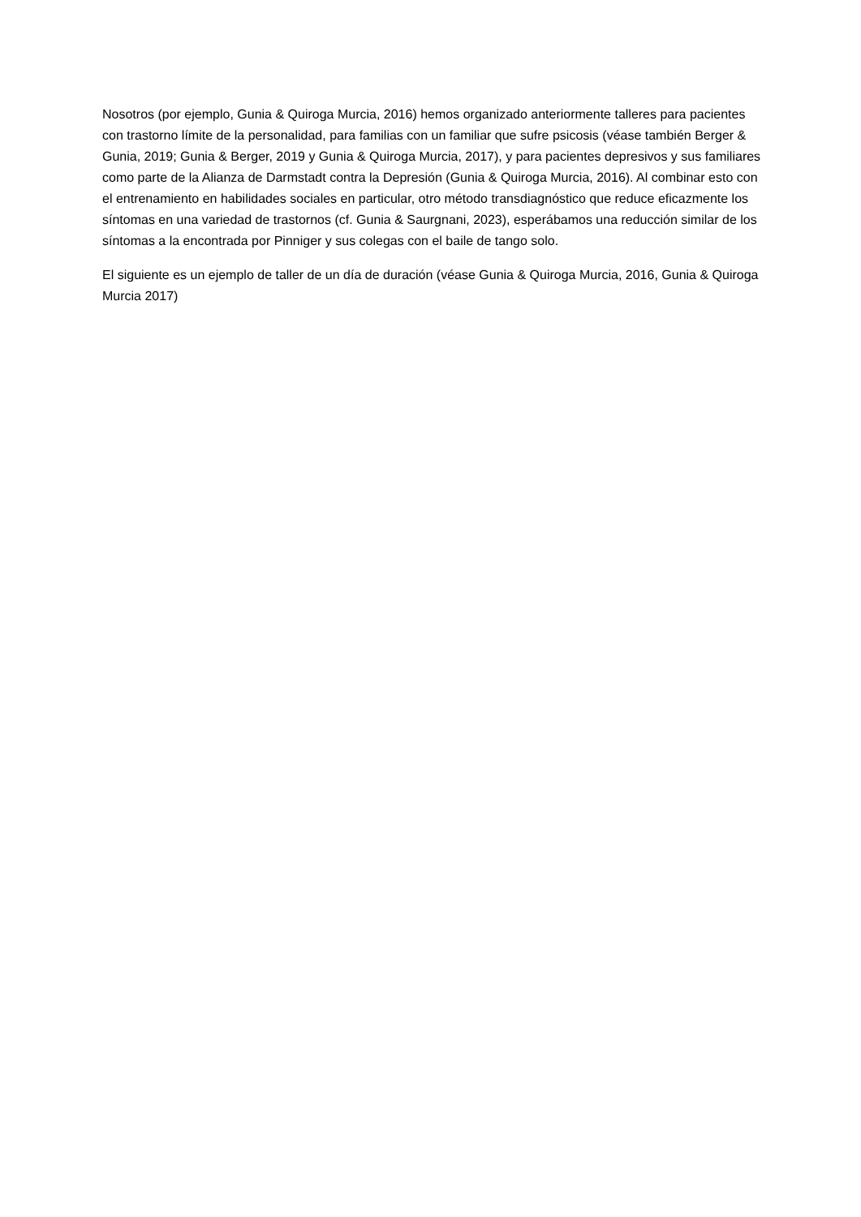Nosotros (por ejemplo, Gunia & Quiroga Murcia, 2016) hemos organizado anteriormente talleres para pacientes con trastorno límite de la personalidad, para familias con un familiar que sufre psicosis (véase también Berger & Gunia, 2019; Gunia & Berger, 2019 y Gunia & Quiroga Murcia, 2017), y para pacientes depresivos y sus familiares como parte de la Alianza de Darmstadt contra la Depresión (Gunia & Quiroga Murcia, 2016). Al combinar esto con el entrenamiento en habilidades sociales en particular, otro método transdiagnóstico que reduce eficazmente los síntomas en una variedad de trastornos (cf. Gunia & Saurgnani, 2023), esperábamos una reducción similar de los síntomas a la encontrada por Pinniger y sus colegas con el baile de tango solo.
El siguiente es un ejemplo de taller de un día de duración (véase Gunia & Quiroga Murcia, 2016, Gunia & Quiroga Murcia 2017)